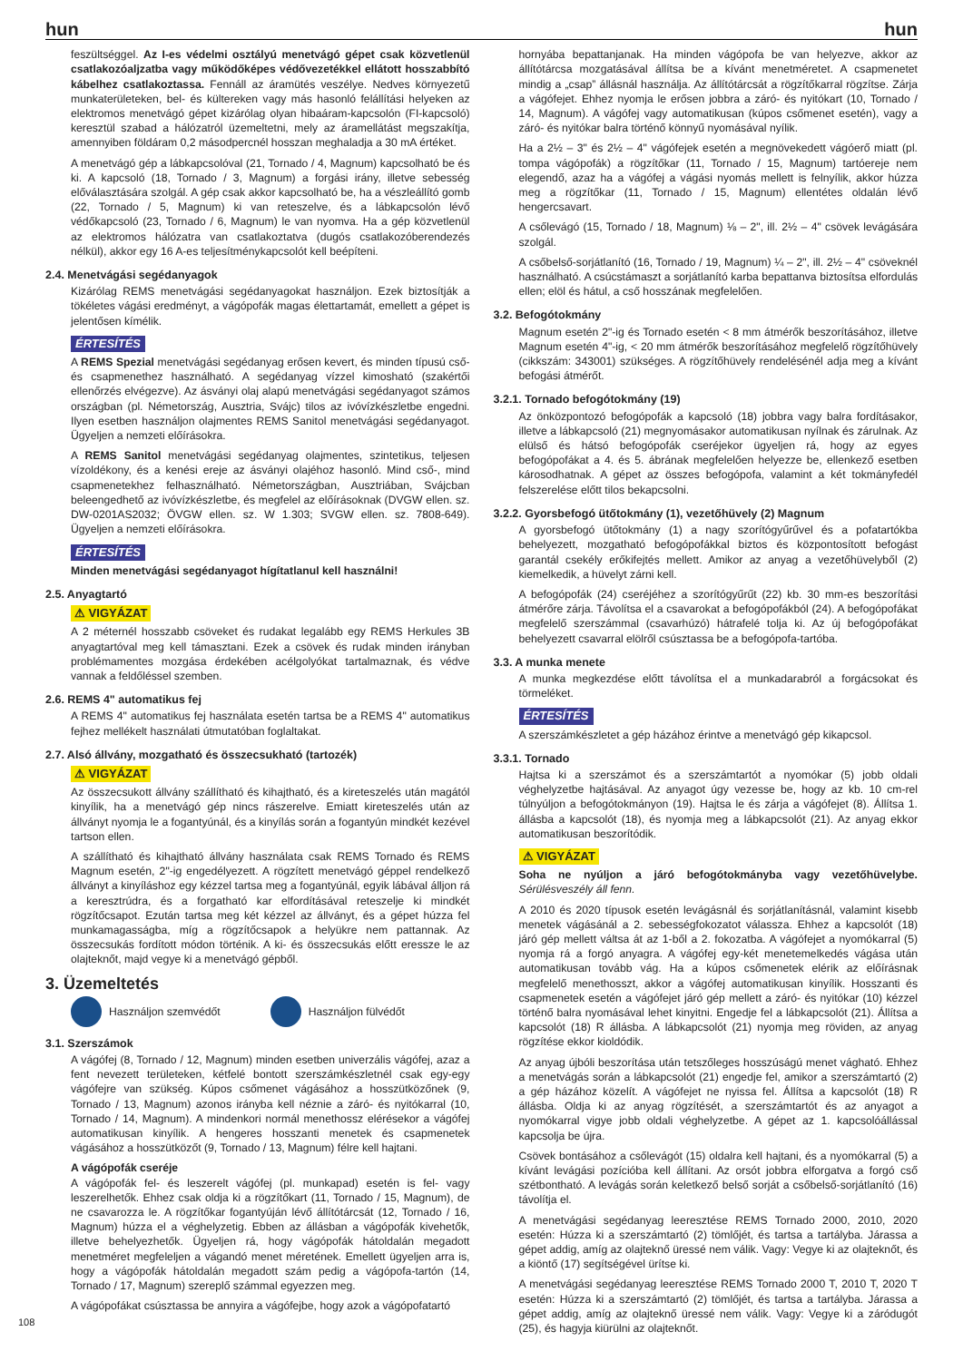hun hun
feszültséggel. Az I-es védelmi osztályú menetvágó gépet csak közvetlenül csatlakozóaljzatba vagy működőképes védővezetékkel ellátott hosszabbító kábelhez csatlakoztassa. Fennáll az áramütés veszélye. Nedves környezetű munkaterületeken, bel- és kültereken vagy más hasonló felállítási helyeken az elektromos menetvágó gépet kizárólag olyan hibaáram-kapcsolón (FI-kapcsoló) keresztül szabad a hálózatról üzemeltetni, mely az áramellátást megszakítja, amennyiben földáram 0,2 másodpercnél hosszan meghaladja a 30 mA értéket.
A menetvágó gép a lábkapcsolóval (21, Tornado / 4, Magnum) kapcsolható be és ki. A kapcsoló (18, Tornado / 3, Magnum) a forgási irány, illetve sebesség előválasztására szolgál. A gép csak akkor kapcsolható be, ha a vészleállító gomb (22, Tornado / 5, Magnum) ki van reteszelve, és a lábkapcsolón lévő védőkapcsoló (23, Tornado / 6, Magnum) le van nyomva. Ha a gép közvetlenül az elektromos hálózatra van csatlakoztatva (dugós csatlakozóberendezés nélkül), akkor egy 16 A-es teljesítménykapcsolót kell beépíteni.
2.4. Menetvágási segédanyagok
Kizárólag REMS menetvágási segédanyagokat használjon. Ezek biztosítják a tökéletes vágási eredményt, a vágópofák magas élettartamát, emellett a gépet is jelentősen kímélik.
ÉRTESÍTÉS
A REMS Spezial menetvágási segédanyag erősen kevert, és minden típusú cső- és csapmenethez használható. A segédanyag vízzel kimosható (szakértői ellenőrzés elvégezve). Az ásványi olaj alapú menetvágási segédanyagot számos országban (pl. Németország, Ausztria, Svájc) tilos az ivóvízkészletbe engedni. Ilyen esetben használjon olajmentes REMS Sanitol menetvágási segédanyagot. Ügyeljen a nemzeti előírásokra.
A REMS Sanitol menetvágási segédanyag olajmentes, szintetikus, teljesen vízoldékony, és a kenési ereje az ásványi olajéhoz hasonló. Mind cső-, mind csapmenetekhez felhasználható. Németországban, Ausztriában, Svájcban beleengedhető az ivóvízkészletbe, és megfelel az előírásoknak (DVGW ellen. sz. DW-0201AS2032; ÖVGW ellen. sz. W 1.303; SVGW ellen. sz. 7808-649). Ügyeljen a nemzeti előírásokra.
ÉRTESÍTÉS
Minden menetvágási segédanyagot hígítatlanul kell használni!
2.5. Anyagtartó
⚠ VIGYÁZAT
A 2 méternél hosszabb csöveket és rudakat legalább egy REMS Herkules 3B anyagtartóval meg kell támasztani. Ezek a csövek és rudak minden irányban problémamentes mozgása érdekében acélgolyókat tartalmaznak, és védve vannak a feldőléssel szemben.
2.6. REMS 4" automatikus fej
A REMS 4" automatikus fej használata esetén tartsa be a REMS 4" automatikus fejhez mellékelt használati útmutatóban foglaltakat.
2.7. Alsó állvány, mozgatható és összecsukható (tartozék)
⚠ VIGYÁZAT
Az összecsukott állvány szállítható és kihajtható, és a kireteszelés után magától kinyílik, ha a menetvágó gép nincs rászerelve. Emiatt kireteszelés után az állványt nyomja le a fogantyúnál, és a kinyílás során a fogantyún mindkét kezével tartson ellen.
A szállítható és kihajtható állvány használata csak REMS Tornado és REMS Magnum esetén, 2"-ig engedélyezett. A rögzített menetvágó géppel rendelkező állványt a kinyíláshoz egy kézzel tartsa meg a fogantyúnál, egyik lábával álljon rá a keresztrúdra, és a forgatható kar elfordításával reteszelje ki mindkét rögzítőcsapot. Ezután tartsa meg két kézzel az állványt, és a gépet húzza fel munkamagasságba, míg a rögzítőcsapok a helyükre nem pattannak. Az összecsukás fordított módon történik. A ki- és összecsukás előtt eressze le az olajteknőt, majd vegye ki a menetvágó gépből.
3. Üzemeltetés
Használjon szemvédőt Használjon fülvédőt
3.1. Szerszámok
A vágófej (8, Tornado / 12, Magnum) minden esetben univerzális vágófej, azaz a fent nevezett területeken, kétfelé bontott szerszámkészletnél csak egy-egy vágófejre van szükség. Kúpos csőmenet vágásához a hosszütközőnek (9, Tornado / 13, Magnum) azonos irányba kell néznie a záró- és nyitókarral (10, Tornado / 14, Magnum). A mindenkori normál menethossz elérésekor a vágófej automatikusan kinyílik. A hengeres hosszanti menetek és csapmenetek vágásához a hosszütközőt (9, Tornado / 13, Magnum) félre kell hajtani.
A vágópofák cseréje
A vágópofák fel- és leszerelt vágófej (pl. munkapad) esetén is fel- vagy leszerelhetők. Ehhez csak oldja ki a rögzítőkart (11, Tornado / 15, Magnum), de ne csavarozza le. A rögzítőkar fogantyúján lévő állítótárcsát (12, Tornado / 16, Magnum) húzza el a véghelyzetig. Ebben az állásban a vágópofák kivehetők, illetve behelyezhetők. Ügyeljen rá, hogy vágópofák hátoldalán megadott menetméret megfeleljen a vágandó menet méretének. Emellett ügyeljen arra is, hogy a vágópofák hátoldalán megadott szám pedig a vágópofa-tartón (14, Tornado / 17, Magnum) szereplő számmal egyezzen meg.
A vágópofákat csúsztassa be annyira a vágófejbe, hogy azok a vágópofatartó
hornyába bepattanjanak. Ha minden vágópofa be van helyezve, akkor az állítótárcsa mozgatásával állítsa be a kívánt menetméretet. A csapmenetet mindig a „csap” állásnál használja. Az állítótárcsát a rögzítőkarral rögzítse. Zárja a vágófejet. Ehhez nyomja le erősen jobbra a záró- és nyitókart (10, Tornado / 14, Magnum). A vágófej vagy automatikusan (kúpos csőmenet esetén), vagy a záró- és nyitókar balra történő könnyű nyomásával nyílik.
Ha a 2½ – 3" és 2½ – 4" vágófejek esetén a megnövekedett vágóerő miatt (pl. tompa vágópofák) a rögzítőkar (11, Tornado / 15, Magnum) tartóereje nem elegendő, azaz ha a vágófej a vágási nyomás mellett is felnyílik, akkor húzza meg a rögzítőkar (11, Tornado / 15, Magnum) ellentétes oldalán lévő hengercsavart.
A csőlevágó (15, Tornado / 18, Magnum) ⅛ – 2", ill. 2½ – 4" csövek levágására szolgál.
A csőbelső-sorjátlanító (16, Tornado / 19, Magnum) ¼ – 2", ill. 2½ – 4" csöveknél használható. A csúcstámaszt a sorjátlanító karba bepattanva biztosítsa elfordulás ellen; elöl és hátul, a cső hosszának megfelelően.
3.2. Befogótokmány
Magnum esetén 2"-ig és Tornado esetén < 8 mm átmérők beszorításához, illetve Magnum esetén 4"-ig, < 20 mm átmérők beszorításához megfelelő rögzítőhüvely (cikkszám: 343001) szükséges. A rögzítőhüvely rendelésénél adja meg a kívánt befogási átmérőt.
3.2.1. Tornado befogótokmány (19)
Az önközpontozó befogópofák a kapcsoló (18) jobbra vagy balra fordításakor, illetve a lábkapcsoló (21) megnyomásakor automatikusan nyílnak és zárulnak. Az elülső és hátsó befogópofák cseréjekor ügyeljen rá, hogy az egyes befogópofákat a 4. és 5. ábrának megfelelően helyezze be, ellenkező esetben károsodhatnak. A gépet az összes befogópofa, valamint a két tokmányfedél felszerelése előtt tilos bekapcsolni.
3.2.2. Gyorsbefogó ütőtokmány (1), vezetőhüvely (2) Magnum
A gyorsbefogó ütőtokmány (1) a nagy szorítógyűrűvel és a pofatartókba behelyezett, mozgatható befogópofákkal biztos és központosított befogást garantál csekély erőkifejtés mellett. Amikor az anyag a vezetőhüvelyből (2) kiemelkedik, a hüvelyt zárni kell.
A befogópofák (24) cseréjéhez a szorítógyűrűt (22) kb. 30 mm-es beszorítási átmérőre zárja. Távolítsa el a csavarokat a befogópofákból (24). A befogópofákat megfelelő szerszámmal (csavarhúzó) hátrafelé tolja ki. Az új befogópofákat behelyezett csavarral elölről csúsztassa be a befogópofa-tartóba.
3.3. A munka menete
A munka megkezdése előtt távolítsa el a munkadarabról a forgácsokat és törmeléket.
ÉRTESÍTÉS
A szerszámkészletet a gép házához érintve a menetvágó gép kikapcsol.
3.3.1. Tornado
Hajtsa ki a szerszámot és a szerszámtartót a nyomókar (5) jobb oldali véghelyzetbe hajtásával. Az anyagot úgy vezesse be, hogy az kb. 10 cm-rel túlnyúljon a befogótokmányon (19). Hajtsa le és zárja a vágófejet (8). Állítsa 1. állásba a kapcsolót (18), és nyomja meg a lábkapcsolót (21). Az anyag ekkor automatikusan beszorítódik.
⚠ VIGYÁZAT
Soha ne nyúljon a járó befogótokmányba vagy vezetőhüvelybe. Sérülésveszély áll fenn.
A 2010 és 2020 típusok esetén levágásnál és sorjátlanításnál, valamint kisebb menetek vágásánál a 2. sebességfokozatot válassza. Ehhez a kapcsolót (18) járó gép mellett váltsa át az 1-ből a 2. fokozatba. A vágófejet a nyomókarral (5) nyomja rá a forgó anyagra. A vágófej egy-két menetemelkedés vágása után automatikusan tovább vág. Ha a kúpos csőmenetek elérik az előírásnak megfelelő menethosszt, akkor a vágófej automatikusan kinyílik. Hosszanti és csapmenetek esetén a vágófejet járó gép mellett a záró- és nyitókar (10) kézzel történő balra nyomásával lehet kinyitni. Engedje fel a lábkapcsolót (21). Állítsa a kapcsolót (18) R állásba. A lábkapcsolót (21) nyomja meg röviden, az anyag rögzítése ekkor kioldódik.
Az anyag újbóli beszorítása után tetszőleges hosszúságú menet vágható. Ehhez a menetvágás során a lábkapcsolót (21) engedje fel, amikor a szerszámtartó (2) a gép házához közelít. A vágófejet ne nyissa fel. Állítsa a kapcsolót (18) R állásba. Oldja ki az anyag rögzítését, a szerszámtartót és az anyagot a nyomókarral vigye jobb oldali véghelyzetbe. A gépet az 1. kapcsolóállással kapcsolja be újra.
Csövek bontásához a csőlevágót (15) oldalra kell hajtani, és a nyomókarral (5) a kívánt levágási pozícióba kell állítani. Az orsót jobbra elforgatva a forgó cső szétbontható. A levágás során keletkező belső sorját a csőbelső-sorjátlanító (16) távolítja el.
A menetvágási segédanyag leeresztése REMS Tornado 2000, 2010, 2020 esetén: Húzza ki a szerszámtartó (2) tömlőjét, és tartsa a tartályba. Járassa a gépet addig, amíg az olajteknő üressé nem válik. Vagy: Vegye ki az olajteknőt, és a kiöntő (17) segítségével ürítse ki.
A menetvágási segédanyag leeresztése REMS Tornado 2000 T, 2010 T, 2020 T esetén: Húzza ki a szerszámtartó (2) tömlőjét, és tartsa a tartályba. Járassa a gépet addig, amíg az olajteknő üressé nem válik. Vagy: Vegye ki a záródugót (25), és hagyja kiürülni az olajteknőt.
108